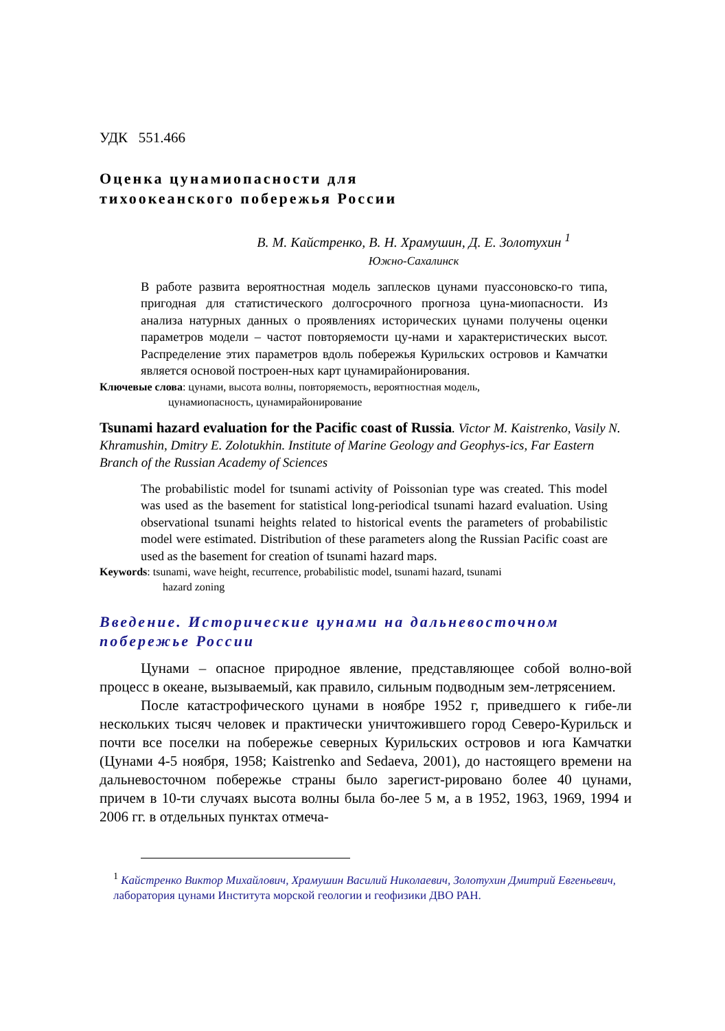УДК 551.466
Оценка цунамиопасности для
тихоокеанского побережья России
В. М. Кайстренко, В. Н. Храмушин, Д. Е. Золотухин <sup>1</sup>
Южно-Сахалинск
В работе развита вероятностная модель заплесков цунами пуассоновско-го типа, пригодная для статистического долгосрочного прогноза цуна-миопасности. Из анализа натурных данных о проявлениях исторических цунами получены оценки параметров модели – частот повторяемости цу-нами и характеристических высот. Распределение этих параметров вдоль побережья Курильских островов и Камчатки является основой построен-ных карт цунамирайонирования.
Ключевые слова: цунами, высота волны, повторяемость, вероятностная модель,
цунамиопасность, цунамирайонирование
Tsunami hazard evaluation for the Pacific coast of Russia. Victor M. Kaistrenko, Vasily N. Khramushin, Dmitry E. Zolotukhin. Institute of Marine Geology and Geophys-ics, Far Eastern Branch of the Russian Academy of Sciences
The probabilistic model for tsunami activity of Poissonian type was created. This model was used as the basement for statistical long-periodical tsunami hazard evaluation. Using observational tsunami heights related to historical events the parameters of probabilistic model were estimated. Distribution of these parameters along the Russian Pacific coast are used as the basement for creation of tsunami hazard maps.
Keywords: tsunami, wave height, recurrence, probabilistic model, tsunami hazard, tsunami
hazard zoning
Введение. Исторические цунами на дальневосточном
побережье России
Цунами – опасное природное явление, представляющее собой волно-вой процесс в океане, вызываемый, как правило, сильным подводным зем-летрясением.
После катастрофического цунами в ноябре 1952 г, приведшего к гибе-ли нескольких тысяч человек и практически уничтожившего город Северо-Курильск и почти все поселки на побережье северных Курильских островов и юга Камчатки (Цунами 4-5 ноября, 1958; Kaistrenko and Sedaeva, 2001), до настоящего времени на дальневосточном побережье страны было зарегист-рировано более 40 цунами, причем в 10-ти случаях высота волны была бо-лее 5 м, а в 1952, 1963, 1969, 1994 и 2006 гг. в отдельных пунктах отмеча-
<sup>1</sup> Кайстренко Виктор Михайлович, Храмушин Василий Николаевич, Золотухин Дмитрий Евгеньевич, лаборатория цунами Института морской геологии и геофизики ДВО РАН.